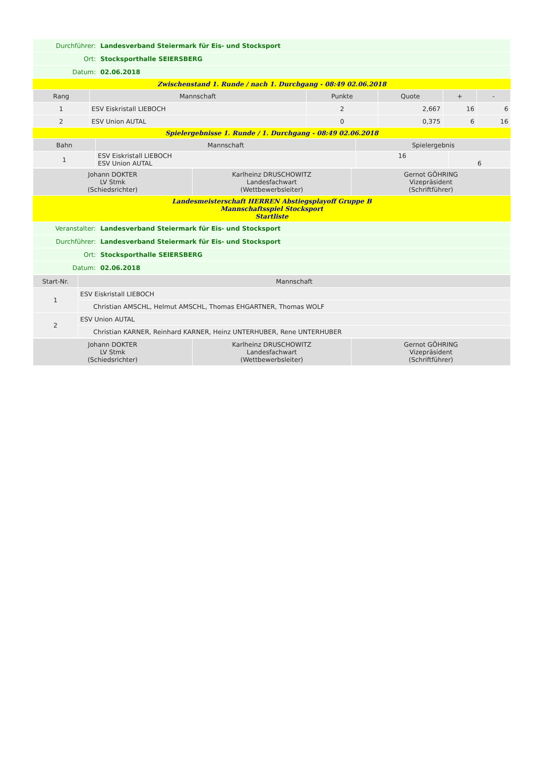| Durchführer: | Landesverband Steiermark für Eis- und Stocksport |
| Ort: | Stocksporthalle SEIERSBERG |
| Datum: | 02.06.2018 |
Zwischenstand 1. Runde / nach 1. Durchgang - 08:49 02.06.2018
| Rang | Mannschaft | Punkte | Quote | + | - |
| --- | --- | --- | --- | --- | --- |
| 1 | ESV Eiskristall LIEBOCH | 2 | 2,667 | 16 | 6 |
| 2 | ESV Union AUTAL | 0 | 0,375 | 6 | 16 |
Spielergebnisse 1. Runde / 1. Durchgang - 08:49 02.06.2018
| Bahn | Mannschaft | Spielergebnis | |
| --- | --- | --- | --- |
| 1 | ESV Eiskristall LIEBOCH ESV Union AUTAL | 16 | 6 |
| Johann DOKTER LV Stmk (Schiedsrichter) | Karlheinz DRUSCHOWITZ Landesfachwart (Wettbewerbsleiter) | Gernot GÖHRING Vizepräsident (Schriftführer) |
Landesmeisterschaft HERREN Abstiegsplayoff Gruppe B
Mannschaftsspiel Stocksport
Startliste
| Veranstalter: | Landesverband Steiermark für Eis- und Stocksport |
| Durchführer: | Landesverband Steiermark für Eis- und Stocksport |
| Ort: | Stocksporthalle SEIERSBERG |
| Datum: | 02.06.2018 |
| Start-Nr. | Mannschaft |
| --- | --- |
| 1 | ESV Eiskristall LIEBOCH |
| | Christian AMSCHL, Helmut AMSCHL, Thomas EHGARTNER, Thomas WOLF |
| 2 | ESV Union AUTAL |
| | Christian KARNER, Reinhard KARNER, Heinz UNTERHUBER, Rene UNTERHUBER |
| Johann DOKTER LV Stmk (Schiedsrichter) | Karlheinz DRUSCHOWITZ Landesfachwart (Wettbewerbsleiter) | Gernot GÖHRING Vizepräsident (Schriftführer) |